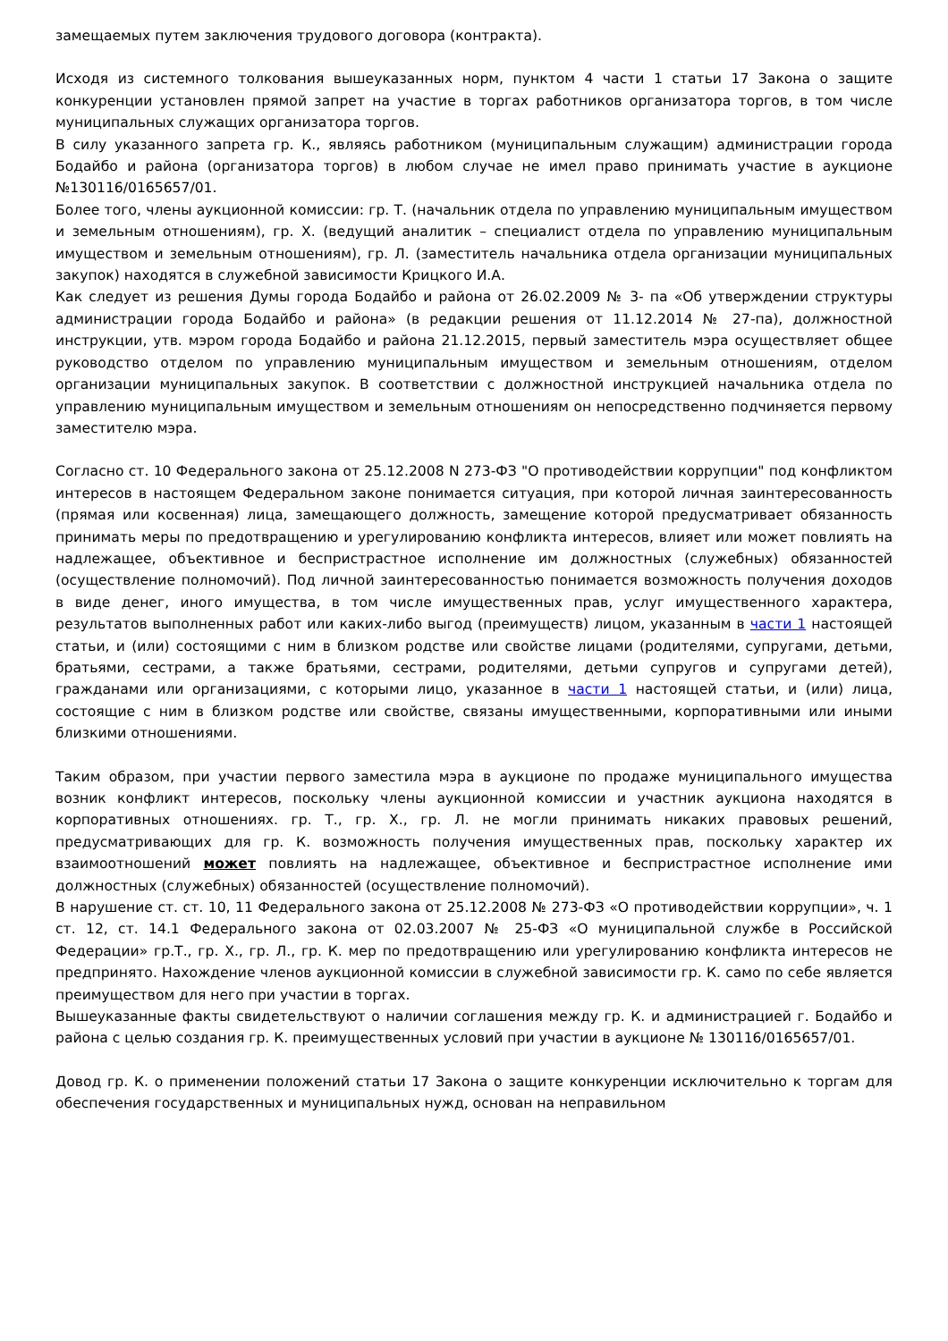замещаемых путем заключения трудового договора (контракта).
Исходя из системного толкования вышеуказанных норм, пунктом 4 части 1 статьи 17 Закона о защите конкуренции установлен прямой запрет на участие в торгах работников организатора торгов, в том числе муниципальных служащих организатора торгов.
В силу указанного запрета гр. К., являясь работником (муниципальным служащим) администрации города Бодайбо и района (организатора торгов) в любом случае не имел право принимать участие в аукционе №130116/0165657/01.
Более того, члены аукционной комиссии: гр. Т. (начальник отдела по управлению муниципальным имуществом и земельным отношениям), гр. Х. (ведущий аналитик – специалист отдела по управлению муниципальным имуществом и земельным отношениям), гр. Л. (заместитель начальника отдела организации муниципальных закупок) находятся в служебной зависимости Крицкого И.А.
Как следует из решения Думы города Бодайбо и района от 26.02.2009 № 3- па «Об утверждении структуры администрации города Бодайбо и района» (в редакции решения от 11.12.2014 № 27-па), должностной инструкции, утв. мэром города Бодайбо и района 21.12.2015, первый заместитель мэра осуществляет общее руководство отделом по управлению муниципальным имуществом и земельным отношениям, отделом организации муниципальных закупок. В соответствии с должностной инструкцией начальника отдела по управлению муниципальным имуществом и земельным отношениям он непосредственно подчиняется первому заместителю мэра.
Согласно ст. 10 Федерального закона от 25.12.2008 N 273-ФЗ "О противодействии коррупции" под конфликтом интересов в настоящем Федеральном законе понимается ситуация, при которой личная заинтересованность (прямая или косвенная) лица, замещающего должность, замещение которой предусматривает обязанность принимать меры по предотвращению и урегулированию конфликта интересов, влияет или может повлиять на надлежащее, объективное и беспристрастное исполнение им должностных (служебных) обязанностей (осуществление полномочий). Под личной заинтересованностью понимается возможность получения доходов в виде денег, иного имущества, в том числе имущественных прав, услуг имущественного характера, результатов выполненных работ или каких-либо выгод (преимуществ) лицом, указанным в части 1 настоящей статьи, и (или) состоящими с ним в близком родстве или свойстве лицами (родителями, супругами, детьми, братьями, сестрами, а также братьями, сестрами, родителями, детьми супругов и супругами детей), гражданами или организациями, с которыми лицо, указанное в части 1 настоящей статьи, и (или) лица, состоящие с ним в близком родстве или свойстве, связаны имущественными, корпоративными или иными близкими отношениями.
Таким образом, при участии первого заместила мэра в аукционе по продаже муниципального имущества возник конфликт интересов, поскольку члены аукционной комиссии и участник аукциона находятся в корпоративных отношениях. гр. Т., гр. Х., гр. Л. не могли принимать никаких правовых решений, предусматривающих для гр. К. возможность получения имущественных прав, поскольку характер их взаимоотношений может повлиять на надлежащее, объективное и беспристрастное исполнение ими должностных (служебных) обязанностей (осуществление полномочий).
В нарушение ст. ст. 10, 11 Федерального закона от 25.12.2008 № 273-ФЗ «О противодействии коррупции», ч. 1 ст. 12, ст. 14.1 Федерального закона от 02.03.2007 № 25-ФЗ «О муниципальной службе в Российской Федерации» гр.Т., гр. Х., гр. Л., гр. К. мер по предотвращению или урегулированию конфликта интересов не предпринято. Нахождение членов аукционной комиссии в служебной зависимости гр. К. само по себе является преимуществом для него при участии в торгах.
Вышеуказанные факты свидетельствуют о наличии соглашения между гр. К. и администрацией г. Бодайбо и района с целью создания гр. К. преимущественных условий при участии в аукционе № 130116/0165657/01.
Довод гр. К. о применении положений статьи 17 Закона о защите конкуренции исключительно к торгам для обеспечения государственных и муниципальных нужд, основан на неправильном